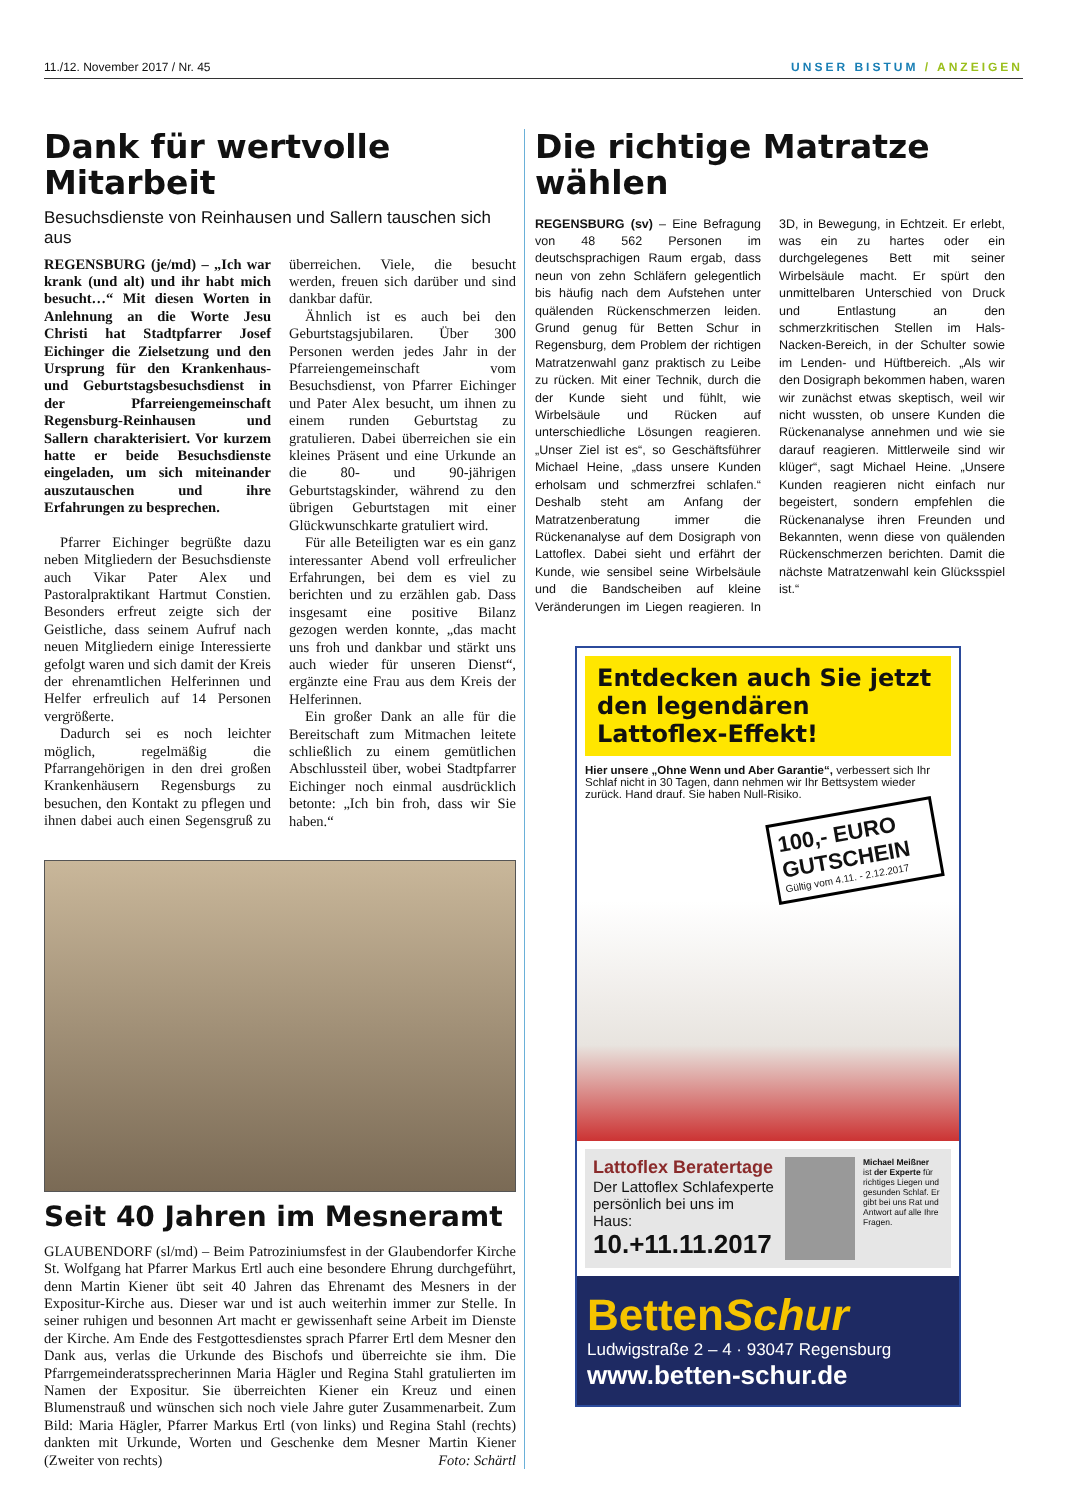11./12. November 2017 / Nr. 45 UNSER BISTUM / ANZEIGEN
Dank für wertvolle Mitarbeit
Besuchsdienste von Reinhausen und Sallern tauschen sich aus
REGENSBURG (je/md) – „Ich war krank (und alt) und ihr habt mich besucht…“ Mit diesen Worten in Anlehnung an die Worte Jesu Christi hat Stadtpfarrer Josef Eichinger die Zielsetzung und den Ursprung für den Krankenhaus- und Geburtstagsbesuchsdienst in der Pfarreiengemeinschaft Regensburg-Reinhausen und Sallern charakterisiert. Vor kurzem hatte er beide Besuchsdienste eingeladen, um sich miteinander auszutauschen und ihre Erfahrungen zu besprechen.
Pfarrer Eichinger begrüßte dazu neben Mitgliedern der Besuchsdienste auch Vikar Pater Alex und Pastoralpraktikant Hartmut Constien. Besonders erfreut zeigte sich der Geistliche, dass seinem Aufruf nach neuen Mitgliedern einige Interessierte gefolgt waren und sich damit der Kreis der ehrenamtlichen Helferinnen und Helfer erfreulich auf 14 Personen vergrößerte.
Dadurch sei es noch leichter möglich, regelmäßig die Pfarrangehörigen in den drei großen Krankenhäusern Regensburgs zu besuchen, den Kontakt zu pflegen und ihnen dabei auch einen Segensgruß zu überreichen. Viele, die besucht werden, freuen sich darüber und sind dankbar dafür.
Ähnlich ist es auch bei den Geburtstagsjubilaren. Über 300 Personen werden jedes Jahr in der Pfarreiengemeinschaft vom Besuchsdienst, von Pfarrer Eichinger und Pater Alex besucht, um ihnen zu einem runden Geburtstag zu gratulieren. Dabei überreichen sie ein kleines Präsent und eine Urkunde an die 80- und 90-jährigen Geburtstagskinder, während zu den übrigen Geburtstagen mit einer Glückwunschkarte gratuliert wird.
Für alle Beteiligten war es ein ganz interessanter Abend voll erfreulicher Erfahrungen, bei dem es viel zu berichten und zu erzählen gab. Dass insgesamt eine positive Bilanz gezogen werden konnte, „das macht uns froh und dankbar und stärkt uns auch wieder für unseren Dienst“, ergänzte eine Frau aus dem Kreis der Helferinnen.
Ein großer Dank an alle für die Bereitschaft zum Mitmachen leitete schließlich zu einem gemütlichen Abschlussteil über, wobei Stadtpfarrer Eichinger noch einmal ausdrücklich betonte: „Ich bin froh, dass wir Sie haben.“
Seit 40 Jahren im Mesneramt
GLAUBENDORF (sl/md) – Beim Patroziniumsfest in der Glaubendorfer Kirche St. Wolfgang hat Pfarrer Markus Ertl auch eine besondere Ehrung durchgeführt, denn Martin Kiener übt seit 40 Jahren das Ehrenamt des Mesners in der Expositur-Kirche aus. Dieser war und ist auch weiterhin immer zur Stelle. In seiner ruhigen und besonnen Art macht er gewissenhaft seine Arbeit im Dienste der Kirche. Am Ende des Festgottesdienstes sprach Pfarrer Ertl dem Mesner den Dank aus, verlas die Urkunde des Bischofs und überreichte sie ihm. Die Pfarrgemeinderatssprecherinnen Maria Hägler und Regina Stahl gratulierten im Namen der Expositur. Sie überreichten Kiener ein Kreuz und einen Blumenstrauß und wünschen sich noch viele Jahre guter Zusammenarbeit. Zum Bild: Maria Hägler, Pfarrer Markus Ertl (von links) und Regina Stahl (rechts) dankten mit Urkunde, Worten und Geschenke dem Mesner Martin Kiener (Zweiter von rechts) Foto: Schärtl
Die richtige Matratze wählen
REGENSBURG (sv) – Eine Befragung von 48 562 Personen im deutschsprachigen Raum ergab, dass neun von zehn Schläfern gelegentlich bis häufig nach dem Aufstehen unter quälenden Rückenschmerzen leiden. Grund genug für Betten Schur in Regensburg, dem Problem der richtigen Matratzenwahl ganz praktisch zu Leibe zu rücken. Mit einer Technik, durch die der Kunde sieht und fühlt, wie Wirbelsäule und Rücken auf unterschiedliche Lösungen reagieren. „Unser Ziel ist es“, so Geschäftsführer Michael Heine, „dass unsere Kunden erholsam und schmerzfrei schlafen.“ Deshalb steht am Anfang der Matratzenberatung immer die Rückenanalyse auf dem Dosigraph von Lattoflex. Dabei sieht und erfährt der Kunde, wie sensibel seine Wirbelsäule und die Bandscheiben auf kleine Veränderungen im Liegen reagieren. In 3D, in Bewegung, in Echtzeit. Er erlebt, was ein zu hartes oder ein durchgelegenes Bett mit seiner Wirbelsäule macht. Er spürt den unmittelbaren Unterschied von Druck und Entlastung an den schmerzkritischen Stellen im Hals-Nacken-Bereich, in der Schulter sowie im Lenden- und Hüftbereich. „Als wir den Dosigraph bekommen haben, waren wir zunächst etwas skeptisch, weil wir nicht wussten, ob unsere Kunden die Rückenanalyse annehmen und wie sie darauf reagieren. Mittlerweile sind wir klüger“, sagt Michael Heine. „Unsere Kunden reagieren nicht einfach nur begeistert, sondern empfehlen die Rückenanalyse ihren Freunden und Bekannten, wenn diese von quälenden Rückenschmerzen berichten. Damit die nächste Matratzenwahl kein Glücksspiel ist.“
Entdecken auch Sie jetzt den legendären Lattoflex-Effekt!
Hier unsere „Ohne Wenn und Aber Garantie“, verbessert sich Ihr Schlaf nicht in 30 Tagen, dann nehmen wir Ihr Bettsystem wieder zurück. Hand drauf. Sie haben Null-Risiko.
100,- EURO GUTSCHEIN
Gültig vom 4.11. - 2.12.2017
Lattoflex Beratertage
Der Lattoflex Schlafexperte persönlich bei uns im Haus:
10.+11.11.2017
Michael Meißner
ist der Experte für richtiges Liegen und gesunden Schlaf. Er gibt bei uns Rat und Antwort auf alle Ihre Fragen.
BettenSchur
Ludwigstraße 2 – 4 · 93047 Regensburg
www.betten-schur.de